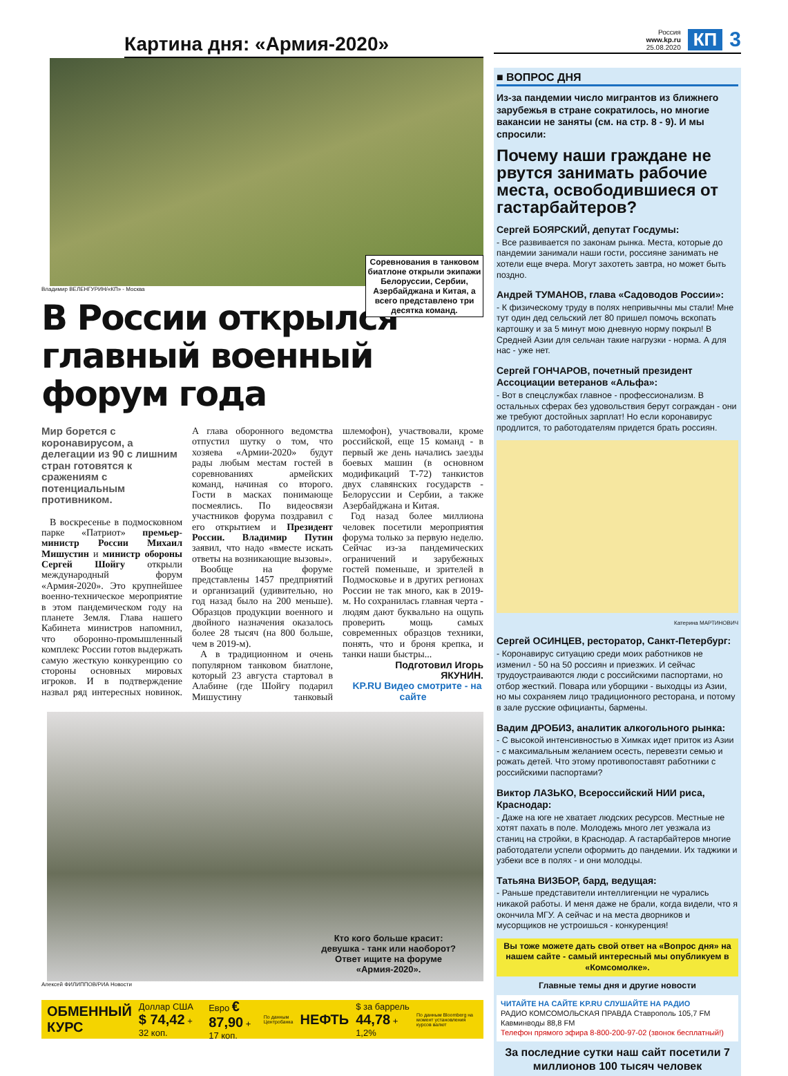Картина дня: «Армия-2020»
Соревнования в танковом биатлоне открыли экипажи Белоруссии, Сербии, Азербайджана и Китая, а всего представлено три десятка команд.
Владимир ВЕЛЕНГУРИН/«КП» - Москва
В России открылся главный военный форум года
Мир борется с коронавирусом, а делегации из 90 с лишним стран готовятся к сражениям с потенциальным противником.
В воскресенье в подмосковном парке «Патриот» премьер-министр России Михаил Мишустин и министр обороны Сергей Шойгу открыли международный форум «Армия-2020». Это крупнейшее военно-техническое мероприятие в этом пандемическом году на планете Земля. Глава нашего Кабинета министров напомнил, что оборонно-промышленный комплекс России готов выдержать самую жесткую конкуренцию со стороны основных мировых игроков. И в подтверждение назвал ряд интересных новинок. А глава оборонного ведомства отпустил шутку о том, что хозяева «Армии-2020» будут рады любым местам гостей в соревнованиях армейских команд, начиная со второго. Гости в масках понимающе посмеялись. По видеосвязи участников форума поздравил с его открытием и Президент России. Владимир Путин заявил, что надо «вместе искать ответы на возникающие вызовы».
Вообще на форуме представлены 1457 предприятий и организаций (удивительно, но год назад было на 200 меньше). Образцов продукции военного и двойного назначения оказалось более 28 тысяч (на 800 больше, чем в 2019-м).
А в традиционном и очень популярном танковом биатлоне, который 23 августа стартовал в Алабине (где Шойгу подарил Мишустину танковый шлемофон), участвовали, кроме российской, еще 15 команд - в первый же день начались заезды боевых машин (в основном модификаций Т-72) танкистов двух славянских государств - Белоруссии и Сербии, а также Азербайджана и Китая.
Год назад более миллиона человек посетили мероприятия форума только за первую неделю. Сейчас из-за пандемических ограничений и зарубежных гостей поменьше, и зрителей в Подмосковье и в других регионах России не так много, как в 2019-м. Но сохранилась главная черта - людям дают буквально на ощупь проверить мощь самых современных образцов техники, понять, что и броня крепка, и танки наши быстры...
Подготовил Игорь ЯКУНИН.
KP.RU Видео смотрите - на сайте
Кто кого больше красит:
девушка - танк или наоборот?
Ответ ищите на форуме
«Армия-2020».
Алексей ФИЛИППОВ/РИА Новости
ОБМЕННЫЙ КУРС Доллар США $ 74,42 + 32 коп. Евро € 87,90 + 17 коп. По данным Центробанка НЕФТЬ $ за баррель 44,78 + 1,2% По данным Bloomberg на момент установления курсов валют
Россия
www.kp.ru
25.08.2020
КП 3
■ ВОПРОС ДНЯ
Из-за пандемии число мигрантов из ближнего зарубежья в стране сократилось, но многие вакансии не заняты (см. на стр. 8 - 9). И мы спросили:
Почему наши граждане не рвутся занимать рабочие места, освободившиеся от гастарбайтеров?
Сергей БОЯРСКИЙ, депутат Госдумы:
- Все развивается по законам рынка. Места, которые до пандемии занимали наши гости, россияне занимать не хотели еще вчера. Могут захотеть завтра, но может быть поздно.
Андрей ТУМАНОВ, глава «Садоводов России»:
- К физическому труду в полях непривычны мы стали! Мне тут один дед сельский лет 80 пришел помочь вскопать картошку и за 5 минут мою дневную норму покрыл! В Средней Азии для сельчан такие нагрузки - норма. А для нас - уже нет.
Сергей ГОНЧАРОВ, почетный президент Ассоциации ветеранов «Альфа»:
- Вот в спецслужбах главное - профессионализм. В остальных сферах без удовольствия берут сограждан - они же требуют достойных зарплат! Но если коронавирус продлится, то работодателям придется брать россиян.
Катерина МАРТИНОВИЧ
Сергей ОСИНЦЕВ, ресторатор, Санкт-Петербург:
- Коронавирус ситуацию среди моих работников не изменил - 50 на 50 россиян и приезжих. И сейчас трудоустраиваются люди с российскими паспортами, но отбор жесткий. Повара или уборщики - выходцы из Азии, но мы сохраняем лицо традиционного ресторана, и потому в зале русские официанты, бармены.
Вадим ДРОБИЗ, аналитик алкогольного рынка:
- С высокой интенсивностью в Химках идет приток из Азии - с максимальным желанием осесть, перевезти семью и рожать детей. Что этому противопоставят работники с российскими паспортами?
Виктор ЛАЗЬКО, Всероссийский НИИ риса, Краснодар:
- Даже на юге не хватает людских ресурсов. Местные не хотят пахать в поле. Молодежь много лет уезжала из станиц на стройки, в Краснодар. А гастарбайтеров многие работодатели успели оформить до пандемии. Их таджики и узбеки все в полях - и они молодцы.
Татьяна ВИЗБОР, бард, ведущая:
- Раньше представители интеллигенции не чурались никакой работы. И меня даже не брали, когда видели, что я окончила МГУ. А сейчас и на места дворников и мусорщиков не устроишься - конкуренция!
Вы тоже можете дать свой ответ на «Вопрос дня» на нашем сайте - самый интересный мы опубликуем в «Комсомолке».
Главные темы дня и другие новости
ЧИТАЙТЕ НА САЙТЕ KP.RU СЛУШАЙТЕ НА РАДИО
РАДИО КОМСОМОЛЬСКАЯ ПРАВДА Ставрополь 105,7 FM Кавминводы 88,8 FM
Телефон прямого эфира 8-800-200-97-02 (звонок бесплатный!)
За последние сутки наш сайт посетили 7 миллионов 100 тысяч человек